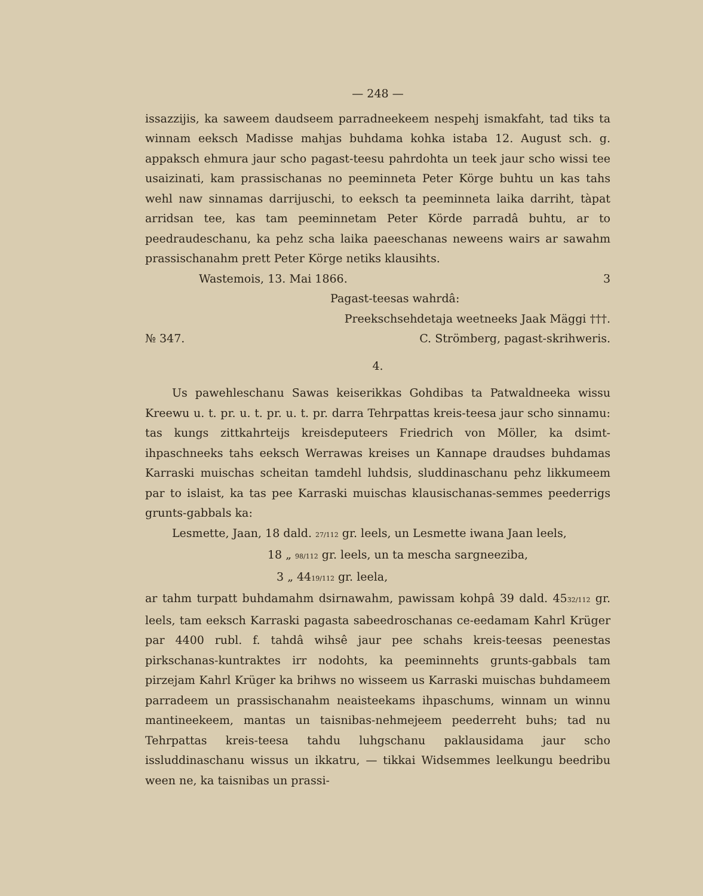— 248 —
issazzijis, ka saweem daudseem parradneekeem nespehj ismakfaht, tad tiks ta winnam eeksch Madisse mahjas buhdama kohka istaba 12. August sch. g. appaksch ehmura jaur scho pagast-teesu pahrdohta un teek jaur scho wissi tee usaizinati, kam prassischanas no peeminneta Peter Körge buhtu un kas tahs wehl naw sinnamas darrijuschi, to eeksch ta peeminneta laika darriht, tàpat arridsan tee, kas tam peeminnetam Peter Körde parradâ buhtu, ar to peedraudeschanu, ka pehz scha laika paeeschanas neweens wairs ar sawahm prassischanahm prett Peter Körge netiks klausihts.
Wastemois, 13. Mai 1866. 3
Pagast-teesas wahrdâ:
Preekschsehdetaja weetneeks Jaak Mäggi †††.
№ 347. C. Strömberg, pagast-skrihweris.
4.
Us pawehleschanu Sawas keiserikkas Gohdibas ta Patwaldneeka wissu Kreewu u. t. pr. u. t. pr. u. t. pr. darra Tehrpattas kreis-teesa jaur scho sinnamu: tas kungs zittkahrteijs kreisdeputeers Friedrich von Möller, ka dsimt-ihpaschneeks tahs eeksch Werrawas kreises un Kannape draudses buhdamas Karraski muischas scheitan tamdehl luhdsis, sluddinaschanu pehz likkumeem par to islaist, ka tas pee Karraski muischas klausischanas-semmes peederrigs grunts-gabbals ka:
Lesmette, Jaan, 18 dald. 27/112 gr. leels, un Lesmette iwana Jaan leels,
18 „ 98/112 gr. leels, un ta mescha sargneeziba,
3 „ 4419/112 gr. leela,
ar tahm turpatt buhdamahm dsirnawahm, pawissam kohpâ 39 dald. 4532/112 gr. leels, tam eeksch Karraski pagasta sabeedroschanas ce-eedamam Kahrl Krüger par 4400 rubl. f. tahdâ wihsê jaur pee schahs kreis-teesas peenestas pirkschanas-kuntraktes irr nodohts, ka peeminnehts grunts-gabbals tam pirzejam Kahrl Krüger ka brihws no wisseem us Karraski muischas buhdameem parradeem un prassischanahm neaisteekams ihpaschums, winnam un winnu mantineekeem, mantas un taisnibas-nehmejeem peederreht buhs; tad nu Tehrpattas kreis-teesa tahdu luhgschanu paklausidama jaur scho issluddinaschanu wissus un ikkatru, — tikkai Widsemmes leelkungu beedribu ween ne, ka taisnibas un prassi-